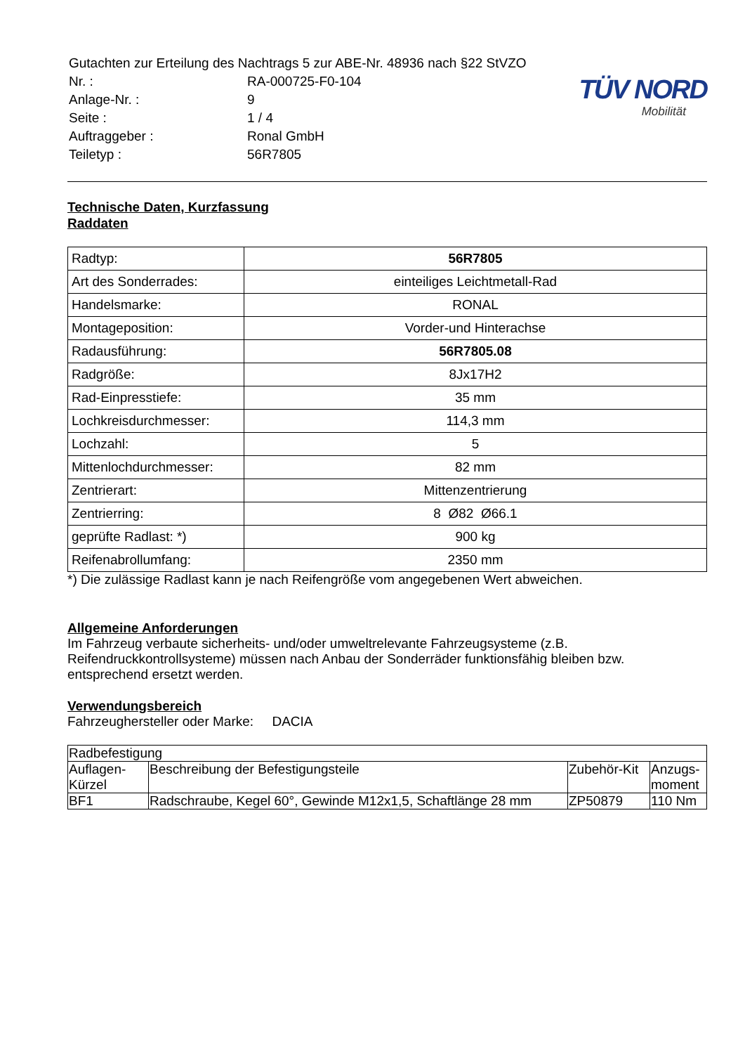| Gutachten zur Erteilung des Nachtrags 5 zur ABE-Nr. 48936 nach §22 StVZO | |
| Nr. : | RA-000725-F0-104 |
| Anlage-Nr. : | 9 |
| Seite : | 1 / 4 |
| Auftraggeber : | Ronal GmbH |
| Teiletyp : | 56R7805 |
TÜV NORD
Mobilität
Technische Daten, Kurzfassung
Raddaten
| Radtyp: | 56R7805 |
| Art des Sonderrades: | einteiliges Leichtmetall-Rad |
| Handelsmarke: | RONAL |
| Montageposition: | Vorder-und Hinterachse |
| Radausführung: | 56R7805.08 |
| Radgröße: | 8Jx17H2 |
| Rad-Einpresstiefe: | 35 mm |
| Lochkreisdurchmesser: | 114,3 mm |
| Lochzahl: | 5 |
| Mittenlochdurchmesser: | 82 mm |
| Zentrierart: | Mittenzentrierung |
| Zentrierring: | 8 Ø82 Ø66.1 |
| geprüfte Radlast: *) | 900 kg |
| Reifenabrollumfang: | 2350 mm |
*) Die zulässige Radlast kann je nach Reifengröße vom angegebenen Wert abweichen.
Allgemeine Anforderungen
Im Fahrzeug verbaute sicherheits- und/oder umweltrelevante Fahrzeugsysteme (z.B. Reifendruckkontrollsysteme) müssen nach Anbau der Sonderräder funktionsfähig bleiben bzw. entsprechend ersetzt werden.
Verwendungsbereich
Fahrzeughersteller oder Marke: DACIA
| Radbefestigung | | | |
| --- | --- | --- | --- |
| Auflagen-Kürzel | Beschreibung der Befestigungsteile | Zubehör-Kit | Anzugs-moment |
| BF1 | Radschraube, Kegel 60°, Gewinde M12x1,5, Schaftlänge 28 mm | ZP50879 | 110 Nm |